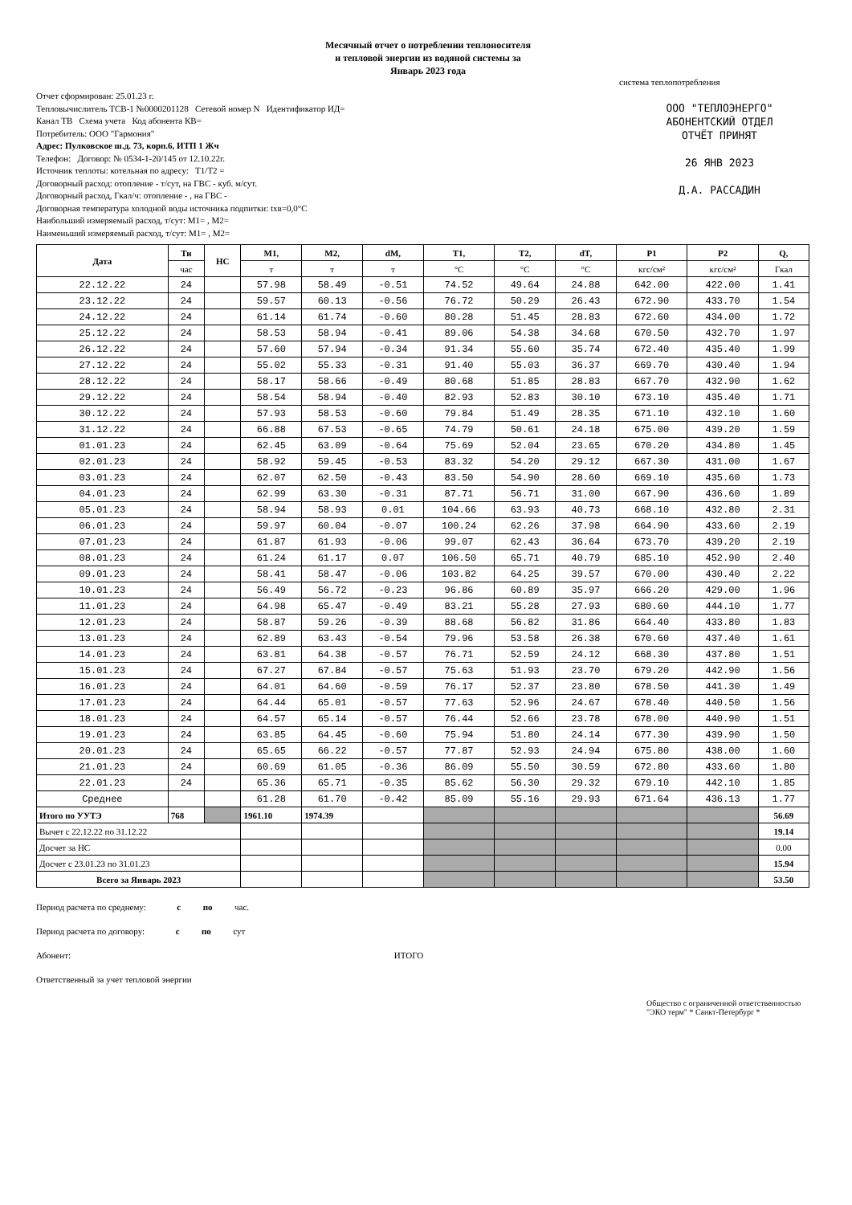Месячный отчет о потреблении теплоносителя
и тепловой энергии из водяной системы за
Январь 2023 года
Отчет сформирован: 25.01.23 г.
Тепловычислитель ТСВ-1 №0000201128 Сетевой номер N Идентификатор ИД=
Канал ТВ Схема учета Код абонента КВ=
Потребитель: ООО "Гармония"
Адрес: Пулковское ш.д. 73, корп.6, ИТП 1 Жч
Телефон: Договор: № 0534-1-20/145 от 12.10.22г.
Источник теплоты: котельная по адресу: Т1/Т2 =
Договорный расход: отопление - т/сут, на ГВС - куб. м/сут.
Договорный расход, Гкал/ч: отопление - , на ГВС -
Договорная температура холодной воды источника подпитки: txв=0,0°C
Наибольший измеряемый расход, т/сут: M1= , M2=
Наименьший измеряемый расход, т/сут: M1= , M2=
система теплопотребления
ООО "ТЕПЛОЭНЕРГО"
АБОНЕНТСКИЙ ОТДЕЛ
ОТЧЁТ ПРИНЯТ
26 ЯНВ 2023
Д.А. РАССАДИН
| Дата | Ти | НС | M1, | M2, | dM, | T1, | T2, | dT, | P1 | P2 | Q, |
| --- | --- | --- | --- | --- | --- | --- | --- | --- | --- | --- | --- |
| | час | | т | т | т | °C | °C | °C | кгс/см² | кгс/см² | Гкал |
| 22.12.22 | 24 | | 57.98 | 58.49 | -0.51 | 74.52 | 49.64 | 24.88 | 642.00 | 422.00 | 1.41 |
| 23.12.22 | 24 | | 59.57 | 60.13 | -0.56 | 76.72 | 50.29 | 26.43 | 672.90 | 433.70 | 1.54 |
| 24.12.22 | 24 | | 61.14 | 61.74 | -0.60 | 80.28 | 51.45 | 28.83 | 672.60 | 434.00 | 1.72 |
| 25.12.22 | 24 | | 58.53 | 58.94 | -0.41 | 89.06 | 54.38 | 34.68 | 670.50 | 432.70 | 1.97 |
| 26.12.22 | 24 | | 57.60 | 57.94 | -0.34 | 91.34 | 55.60 | 35.74 | 672.40 | 435.40 | 1.99 |
| 27.12.22 | 24 | | 55.02 | 55.33 | -0.31 | 91.40 | 55.03 | 36.37 | 669.70 | 430.40 | 1.94 |
| 28.12.22 | 24 | | 58.17 | 58.66 | -0.49 | 80.68 | 51.85 | 28.83 | 667.70 | 432.90 | 1.62 |
| 29.12.22 | 24 | | 58.54 | 58.94 | -0.40 | 82.93 | 52.83 | 30.10 | 673.10 | 435.40 | 1.71 |
| 30.12.22 | 24 | | 57.93 | 58.53 | -0.60 | 79.84 | 51.49 | 28.35 | 671.10 | 432.10 | 1.60 |
| 31.12.22 | 24 | | 66.88 | 67.53 | -0.65 | 74.79 | 50.61 | 24.18 | 675.00 | 439.20 | 1.59 |
| 01.01.23 | 24 | | 62.45 | 63.09 | -0.64 | 75.69 | 52.04 | 23.65 | 670.20 | 434.80 | 1.45 |
| 02.01.23 | 24 | | 58.92 | 59.45 | -0.53 | 83.32 | 54.20 | 29.12 | 667.30 | 431.00 | 1.67 |
| 03.01.23 | 24 | | 62.07 | 62.50 | -0.43 | 83.50 | 54.90 | 28.60 | 669.10 | 435.60 | 1.73 |
| 04.01.23 | 24 | | 62.99 | 63.30 | -0.31 | 87.71 | 56.71 | 31.00 | 667.90 | 436.60 | 1.89 |
| 05.01.23 | 24 | | 58.94 | 58.93 | 0.01 | 104.66 | 63.93 | 40.73 | 668.10 | 432.80 | 2.31 |
| 06.01.23 | 24 | | 59.97 | 60.04 | -0.07 | 100.24 | 62.26 | 37.98 | 664.90 | 433.60 | 2.19 |
| 07.01.23 | 24 | | 61.87 | 61.93 | -0.06 | 99.07 | 62.43 | 36.64 | 673.70 | 439.20 | 2.19 |
| 08.01.23 | 24 | | 61.24 | 61.17 | 0.07 | 106.50 | 65.71 | 40.79 | 685.10 | 452.90 | 2.40 |
| 09.01.23 | 24 | | 58.41 | 58.47 | -0.06 | 103.82 | 64.25 | 39.57 | 670.00 | 430.40 | 2.22 |
| 10.01.23 | 24 | | 56.49 | 56.72 | -0.23 | 96.86 | 60.89 | 35.97 | 666.20 | 429.00 | 1.96 |
| 11.01.23 | 24 | | 64.98 | 65.47 | -0.49 | 83.21 | 55.28 | 27.93 | 680.60 | 444.10 | 1.77 |
| 12.01.23 | 24 | | 58.87 | 59.26 | -0.39 | 88.68 | 56.82 | 31.86 | 664.40 | 433.80 | 1.83 |
| 13.01.23 | 24 | | 62.89 | 63.43 | -0.54 | 79.96 | 53.58 | 26.38 | 670.60 | 437.40 | 1.61 |
| 14.01.23 | 24 | | 63.81 | 64.38 | -0.57 | 76.71 | 52.59 | 24.12 | 668.30 | 437.80 | 1.51 |
| 15.01.23 | 24 | | 67.27 | 67.84 | -0.57 | 75.63 | 51.93 | 23.70 | 679.20 | 442.90 | 1.56 |
| 16.01.23 | 24 | | 64.01 | 64.60 | -0.59 | 76.17 | 52.37 | 23.80 | 678.50 | 441.30 | 1.49 |
| 17.01.23 | 24 | | 64.44 | 65.01 | -0.57 | 77.63 | 52.96 | 24.67 | 678.40 | 440.50 | 1.56 |
| 18.01.23 | 24 | | 64.57 | 65.14 | -0.57 | 76.44 | 52.66 | 23.78 | 678.00 | 440.90 | 1.51 |
| 19.01.23 | 24 | | 63.85 | 64.45 | -0.60 | 75.94 | 51.80 | 24.14 | 677.30 | 439.90 | 1.50 |
| 20.01.23 | 24 | | 65.65 | 66.22 | -0.57 | 77.87 | 52.93 | 24.94 | 675.80 | 438.00 | 1.60 |
| 21.01.23 | 24 | | 60.69 | 61.05 | -0.36 | 86.09 | 55.50 | 30.59 | 672.80 | 433.60 | 1.80 |
| 22.01.23 | 24 | | 65.36 | 65.71 | -0.35 | 85.62 | 56.30 | 29.32 | 679.10 | 442.10 | 1.85 |
| Среднее | | | 61.28 | 61.70 | -0.42 | 85.09 | 55.16 | 29.93 | 671.64 | 436.13 | 1.77 |
| Итого по УУТЭ | 768 | | 1961.10 | 1974.39 | | | | | | | 56.69 |
| Вычет с 22.12.22 по 31.12.22 | | | | | | | | | | | 19.14 |
| Досчет за НС | | | | | | | | | | | 0.00 |
| Досчет с 23.01.23 по 31.01.23 | | | | | | | | | | | 15.94 |
| Всего за Январь 2023 | | | | | | | | | | | 53.50 |
Период расчета по среднему: с по час.
Период расчета по договору: с по сут
Абонент: ИТОГО
Ответственный за учет тепловой энергии
Общество с ограниченной ответственностью "ЭКО терм" * Санкт-Петербург *